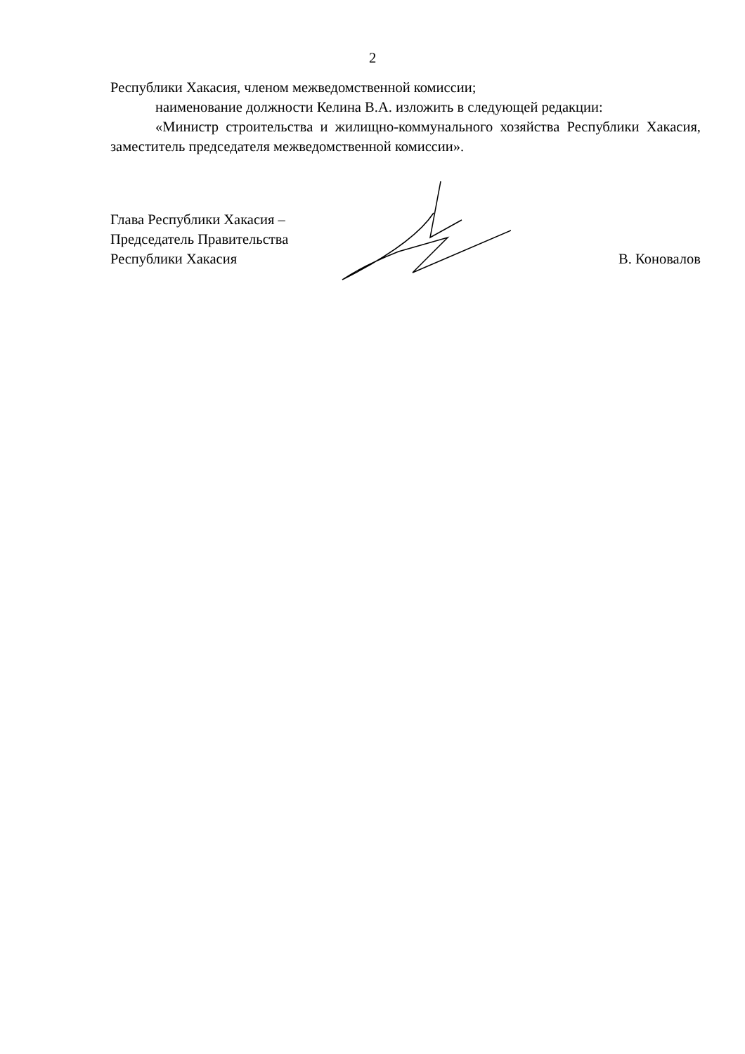2
Республики Хакасия, членом межведомственной комиссии;
наименование должности Келина В.А. изложить в следующей редакции:
«Министр строительства и жилищно-коммунального хозяйства Республики Хакасия, заместитель председателя межведомственной комиссии».
Глава Республики Хакасия –
Председатель Правительства
Республики Хакасия
В. Коновалов